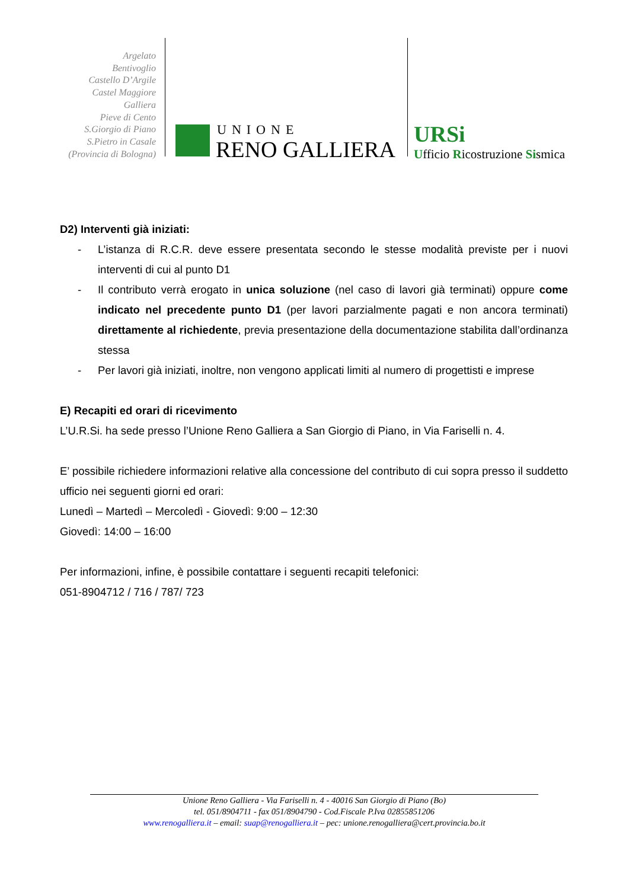Argelato
Bentivoglio
Castello D’Argile
Castel Maggiore
Galliera
Pieve di Cento
S.Giorgio di Piano
S.Pietro in Casale
(Provincia di Bologna)
UNIONE
RENO GALLIERA
URSi
Ufficio Ricostruzione Sismica
D2) Interventi già iniziati:
- L’istanza di R.C.R. deve essere presentata secondo le stesse modalità previste per i nuovi interventi di cui al punto D1
- Il contributo verrà erogato in unica soluzione (nel caso di lavori già terminati) oppure come indicato nel precedente punto D1 (per lavori parzialmente pagati e non ancora terminati) direttamente al richiedente, previa presentazione della documentazione stabilita dall’ordinanza stessa
- Per lavori già iniziati, inoltre, non vengono applicati limiti al numero di progettisti e imprese
E) Recapiti ed orari di ricevimento
L’U.R.Si. ha sede presso l’Unione Reno Galliera a San Giorgio di Piano, in Via Fariselli n. 4.
E’ possibile richiedere informazioni relative alla concessione del contributo di cui sopra presso il suddetto ufficio nei seguenti giorni ed orari:
Lunedì – Martedì – Mercoledì - Giovedì: 9:00 – 12:30
Giovedì: 14:00 – 16:00
Per informazioni, infine, è possibile contattare i seguenti recapiti telefonici:
051-8904712 / 716 / 787/ 723
Unione Reno Galliera - Via Fariselli n. 4 - 40016 San Giorgio di Piano (Bo)
tel. 051/8904711 - fax 051/8904790 - Cod.Fiscale P.Iva 02855851206
www.renogalliera.it – email: suap@renogalliera.it – pec: unione.renogalliera@cert.provincia.bo.it